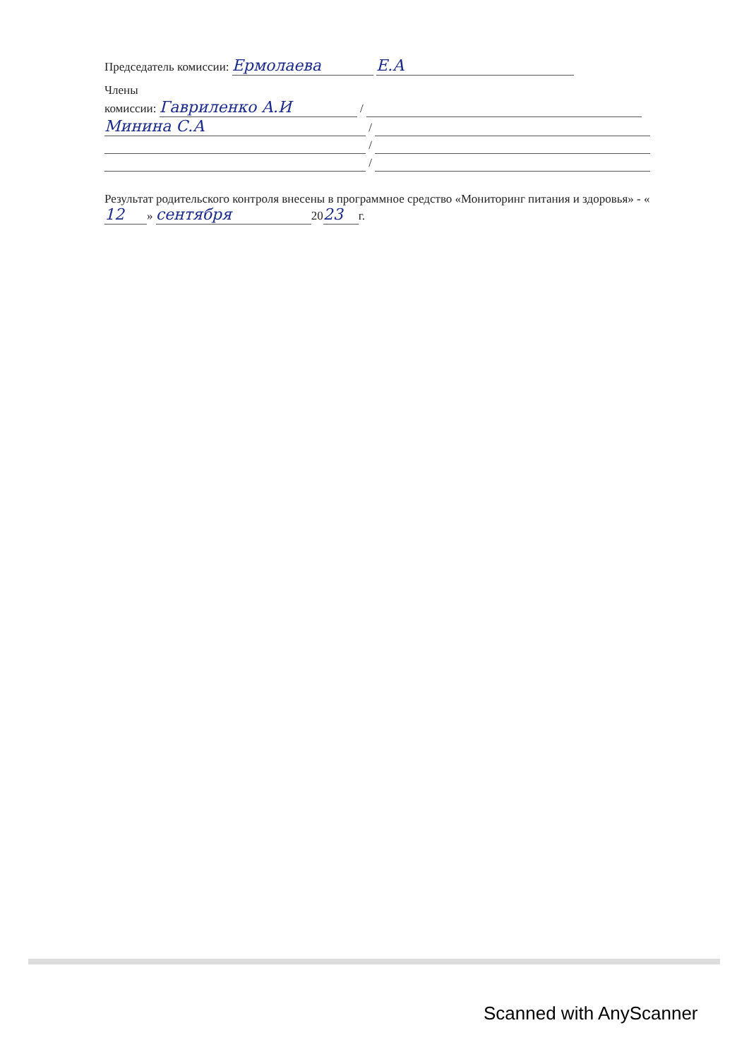Председатель комиссии: Ермолаева Е.А
Члены
комиссии: Гавриленко А.И /
Минина С.А /
/
/
Результат родительского контроля внесены в программное средство «Мониторинг питания и здоровья» - « 12 » сентября 20 23 г.
Scanned with AnyScanner